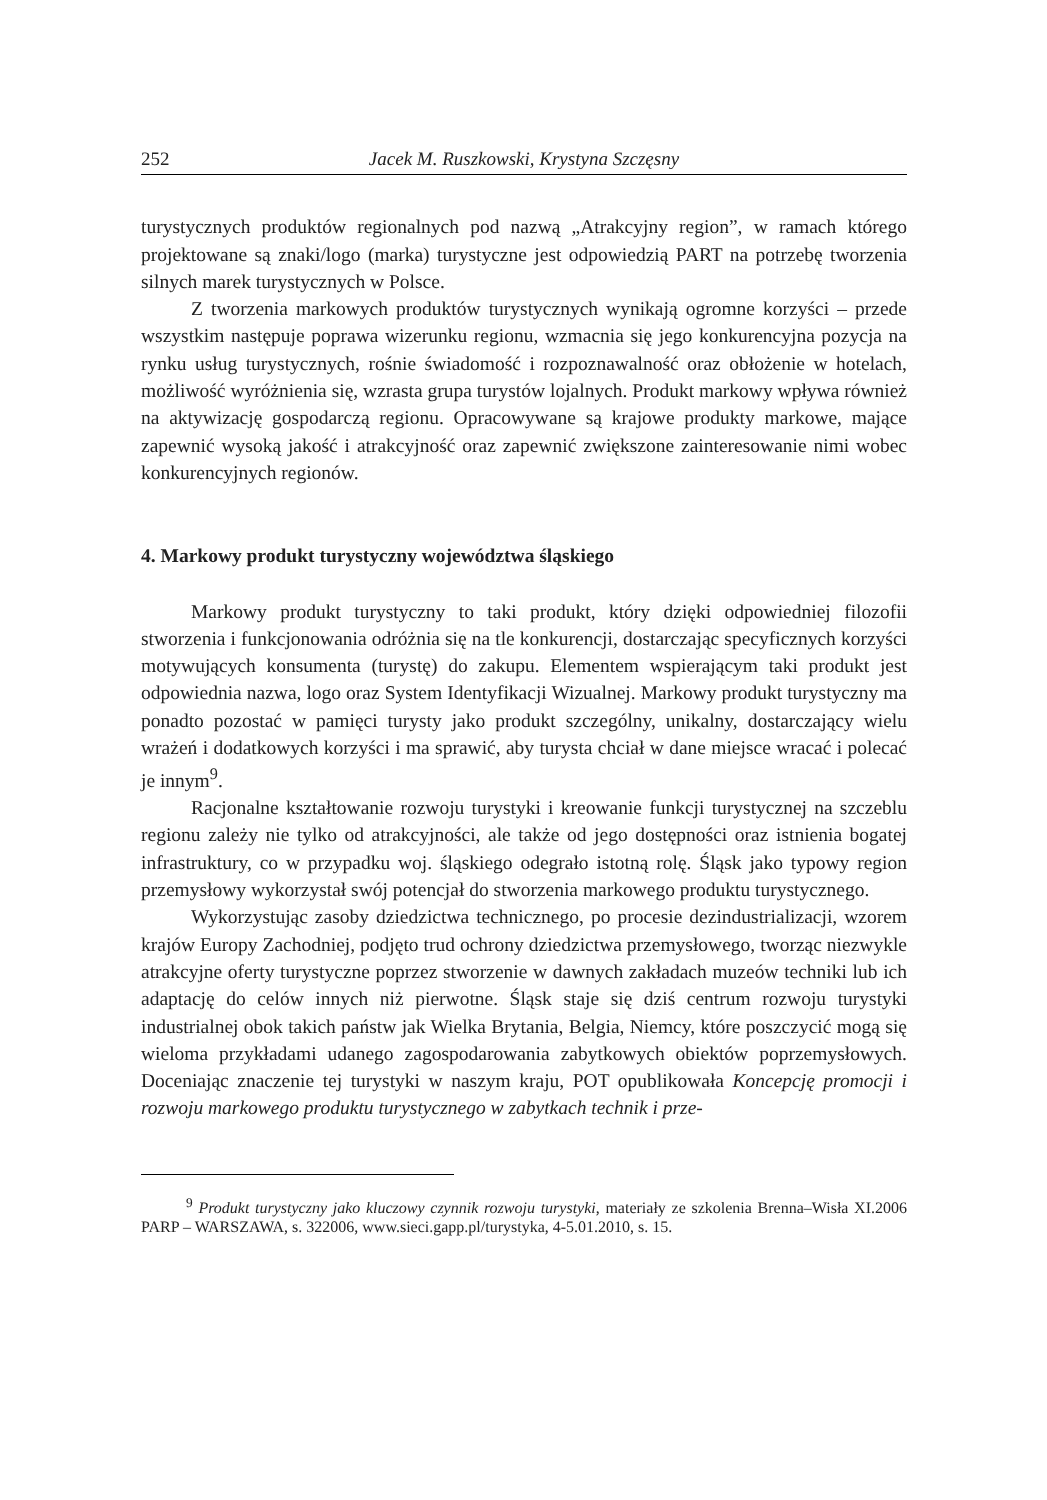252 Jacek M. Ruszkowski, Krystyna Szczęsny
turystycznych produktów regionalnych pod nazwą „Atrakcyjny region”, w ramach którego projektowane są znaki/logo (marka) turystyczne jest odpowiedzią PART na potrzebę tworzenia silnych marek turystycznych w Polsce.
Z tworzenia markowych produktów turystycznych wynikają ogromne korzyści – przede wszystkim następuje poprawa wizerunku regionu, wzmacnia się jego konkurencyjna pozycja na rynku usług turystycznych, rośnie świadomość i rozpoznawalność oraz obłożenie w hotelach, możliwość wyróżnienia się, wzrasta grupa turystów lojalnych. Produkt markowy wpływa również na aktywizację gospodarczą regionu. Opracowywane są krajowe produkty markowe, mające zapewnić wysoką jakość i atrakcyjność oraz zapewnić zwiększone zainteresowanie nimi wobec konkurencyjnych regionów.
4. Markowy produkt turystyczny województwa śląskiego
Markowy produkt turystyczny to taki produkt, który dzięki odpowiedniej filozofii stworzenia i funkcjonowania odróżnia się na tle konkurencji, dostarczając specyficznych korzyści motywujących konsumenta (turystę) do zakupu. Elementem wspierającym taki produkt jest odpowiednia nazwa, logo oraz System Identyfikacji Wizualnej. Markowy produkt turystyczny ma ponadto pozostać w pamięci turysty jako produkt szczególny, unikalny, dostarczający wielu wrażeń i dodatkowych korzyści i ma sprawić, aby turysta chciał w dane miejsce wracać i polecać je innym<sup>9</sup>.
Racjonalne kształtowanie rozwoju turystyki i kreowanie funkcji turystycznej na szczeblu regionu zależy nie tylko od atrakcyjności, ale także od jego dostępności oraz istnienia bogatej infrastruktury, co w przypadku woj. śląskiego odegrało istotną rolę. Śląsk jako typowy region przemysłowy wykorzystał swój potencjał do stworzenia markowego produktu turystycznego.
Wykorzystując zasoby dziedzictwa technicznego, po procesie dezindustrializacji, wzorem krajów Europy Zachodniej, podjęto trud ochrony dziedzictwa przemysłowego, tworząc niezwykle atrakcyjne oferty turystyczne poprzez stworzenie w dawnych zakładach muzeów techniki lub ich adaptację do celów innych niż pierwotne. Śląsk staje się dziś centrum rozwoju turystyki industrialnej obok takich państw jak Wielka Brytania, Belgia, Niemcy, które poszczycić mogą się wieloma przykładami udanego zagospodarowania zabytkowych obiektów poprzemysłowych. Doceniając znaczenie tej turystyki w naszym kraju, POT opublikowała Koncepcję promocji i rozwoju markowego produktu turystycznego w zabytkach technik i prze-
<sup>9</sup> Produkt turystyczny jako kluczowy czynnik rozwoju turystyki, materiały ze szkolenia Brenna–Wisła XI.2006 PARP – WARSZAWA, s. 322006, www.sieci.gapp.pl/turystyka, 4-5.01.2010, s. 15.